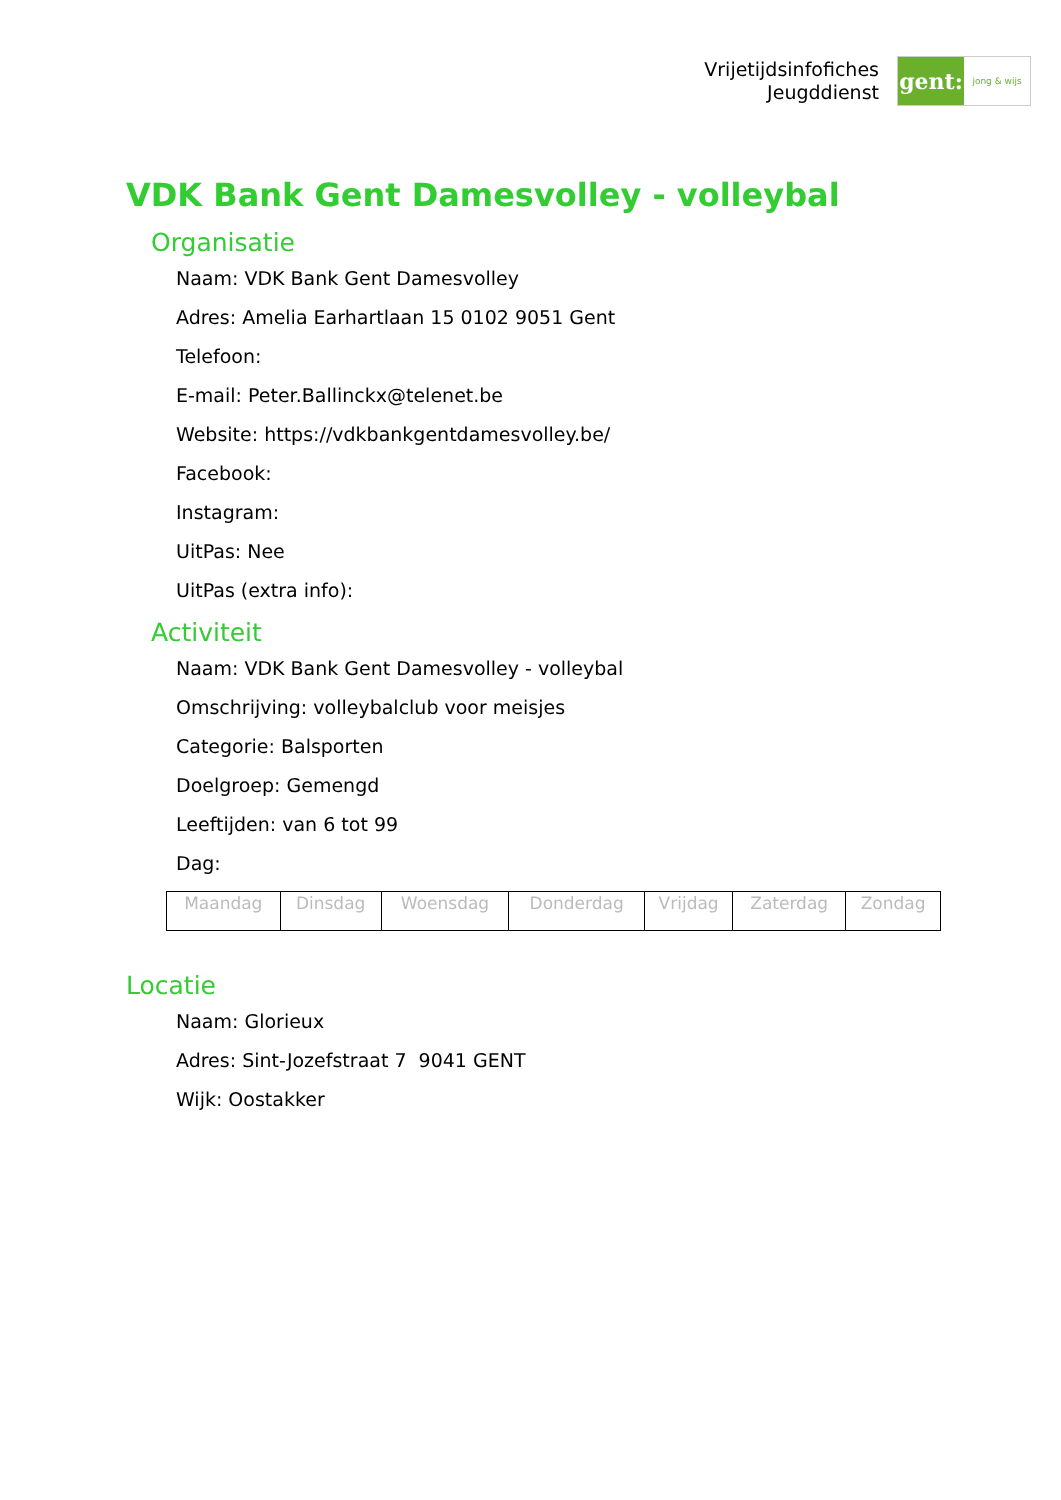Vrijetijdsinfofiches
Jeugddienst
gent:
jong & wijs
VDK Bank Gent Damesvolley - volleybal
Organisatie
Naam: VDK Bank Gent Damesvolley
Adres: Amelia Earhartlaan 15 0102 9051 Gent
Telefoon:
E-mail: Peter.Ballinckx@telenet.be
Website: https://vdkbankgentdamesvolley.be/
Facebook:
Instagram:
UitPas: Nee
UitPas (extra info):
Activiteit
Naam: VDK Bank Gent Damesvolley - volleybal
Omschrijving: volleybalclub voor meisjes
Categorie: Balsporten
Doelgroep: Gemengd
Leeftijden: van 6 tot 99
Dag:
| Maandag | Dinsdag | Woensdag | Donderdag | Vrijdag | Zaterdag | Zondag |
Locatie
Naam: Glorieux
Adres: Sint-Jozefstraat 7 9041 GENT
Wijk: Oostakker